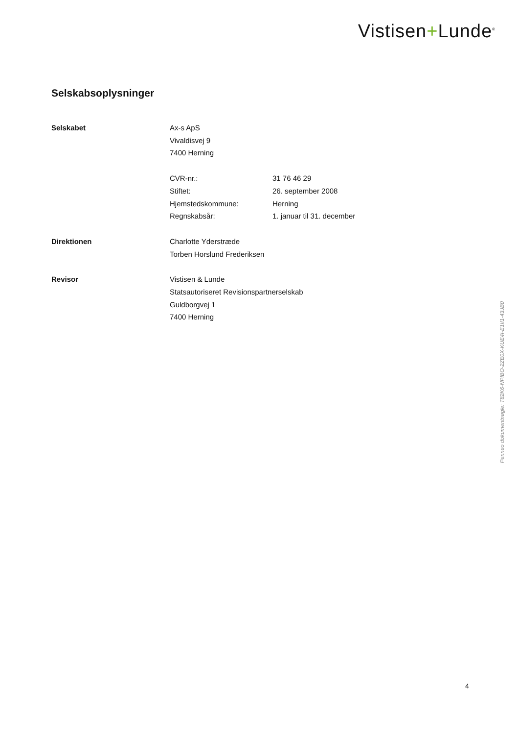Vistisen+Lunde<sup>®</sup>
Selskabsoplysninger
Selskabet Ax-s ApS
Vivaldisvej 9
7400 Herning
CVR-nr.: 31 76 46 29
Stiftet: 26. september 2008
Hjemstedskommune: Herning
Regnskabsår: 1. januar til 31. december
Direktionen Charlotte Yderstræde
Torben Horslund Frederiksen
Revisor Vistisen & Lunde
Statsautoriseret Revisionspartnerselskab
Guldborgvej 1
7400 Herning
Penneo dokumentnøgle: T82K6-NPIBO-2ZE0X-KUE4I-E1II1-43JB0
4